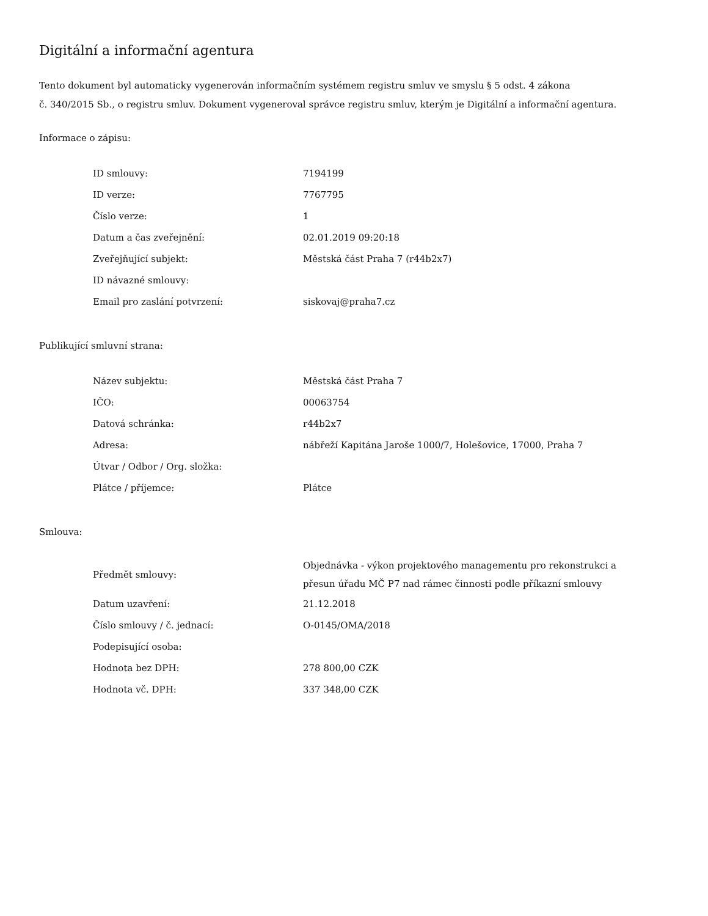Digitální a informační agentura
Tento dokument byl automaticky vygenerován informačním systémem registru smluv ve smyslu § 5 odst. 4 zákona
č. 340/2015 Sb., o registru smluv. Dokument vygeneroval správce registru smluv, kterým je Digitální a informační agentura.
Informace o zápisu:
| ID smlouvy: | 7194199 |
| ID verze: | 7767795 |
| Číslo verze: | 1 |
| Datum a čas zveřejnění: | 02.01.2019 09:20:18 |
| Zveřejňující subjekt: | Městská část Praha 7 (r44b2x7) |
| ID návazné smlouvy: | |
| Email pro zaslání potvrzení: | siskovaj@praha7.cz |
Publikující smluvní strana:
| Název subjektu: | Městská část Praha 7 |
| IČO: | 00063754 |
| Datová schránka: | r44b2x7 |
| Adresa: | nábřeží Kapitána Jaroše 1000/7, Holešovice, 17000, Praha 7 |
| Útvar / Odbor / Org. složka: | |
| Plátce / příjemce: | Plátce |
Smlouva:
| Předmět smlouvy: | Objednávka - výkon projektového managementu pro rekonstrukci a přesun úřadu MČ P7 nad rámec činnosti podle příkazní smlouvy |
| Datum uzavření: | 21.12.2018 |
| Číslo smlouvy / č. jednací: | O-0145/OMA/2018 |
| Podepisující osoba: | |
| Hodnota bez DPH: | 278 800,00 CZK |
| Hodnota vč. DPH: | 337 348,00 CZK |